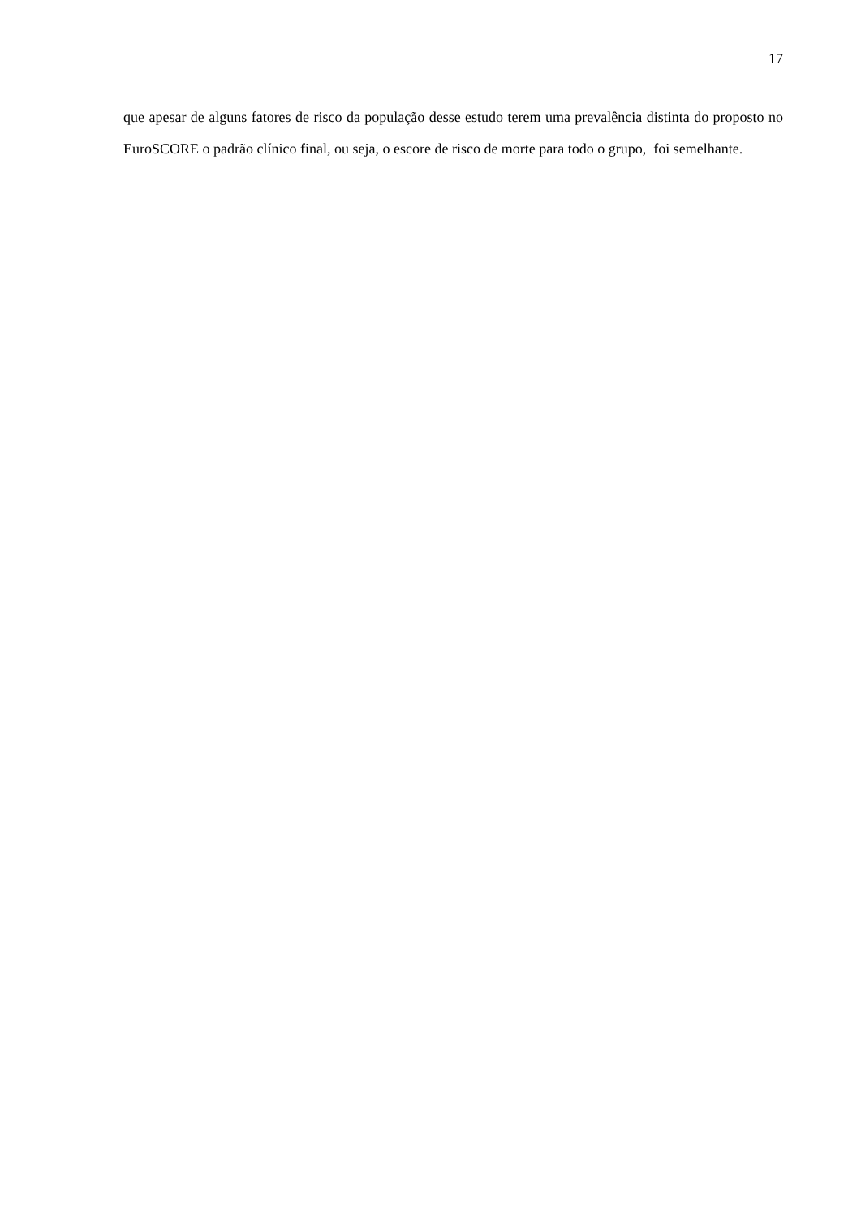17
que apesar de alguns fatores de risco da população desse estudo terem uma prevalência distinta do proposto no EuroSCORE o padrão clínico final, ou seja, o escore de risco de morte para todo o grupo, foi semelhante.